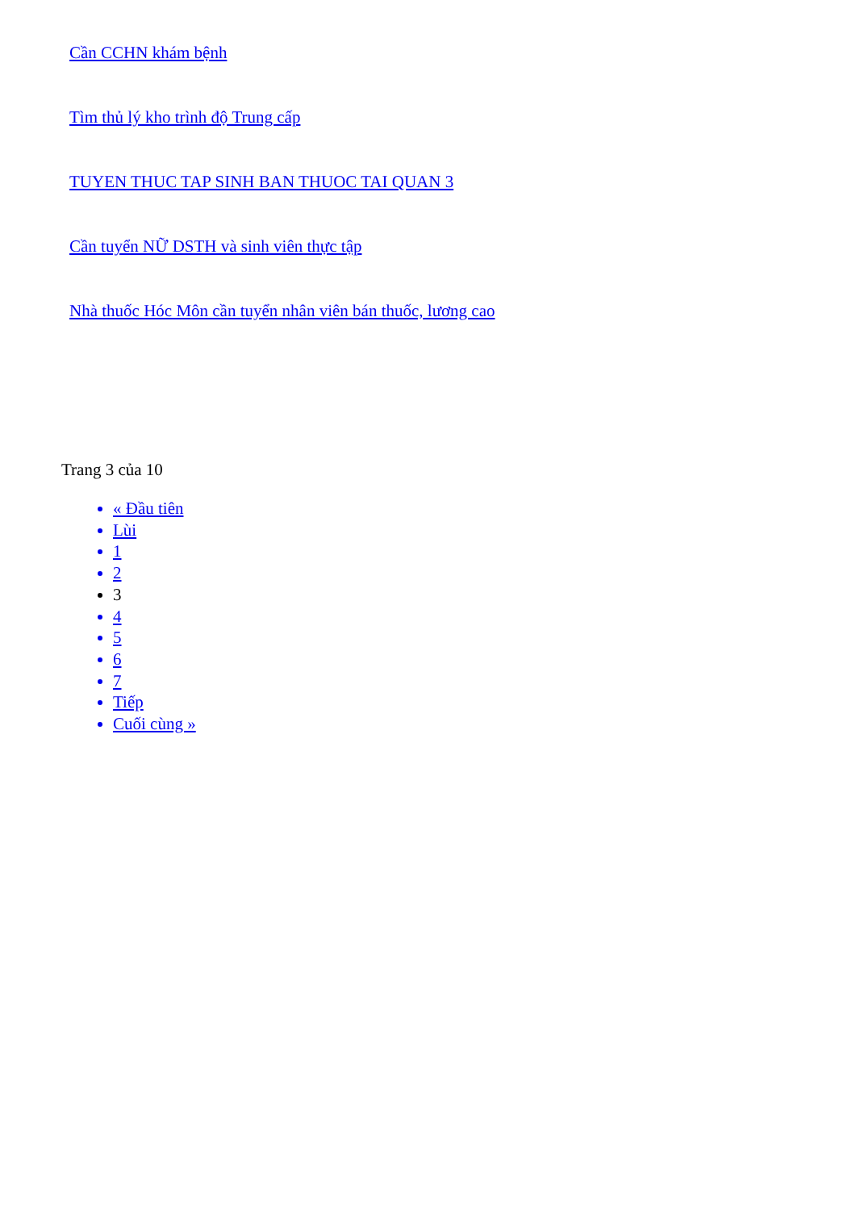Cần CCHN khám bệnh
Tìm thủ lý kho trình độ Trung cấp
TUYEN THUC TAP SINH BAN THUOC TAI QUAN 3
Cần tuyển NỮ DSTH và sinh viên thực tập
Nhà thuốc Hóc Môn cần tuyển nhân viên bán thuốc, lương cao
Trang 3 của 10
« Đầu tiên
Lùi
1
2
3
4
5
6
7
Tiếp
Cuối cùng »